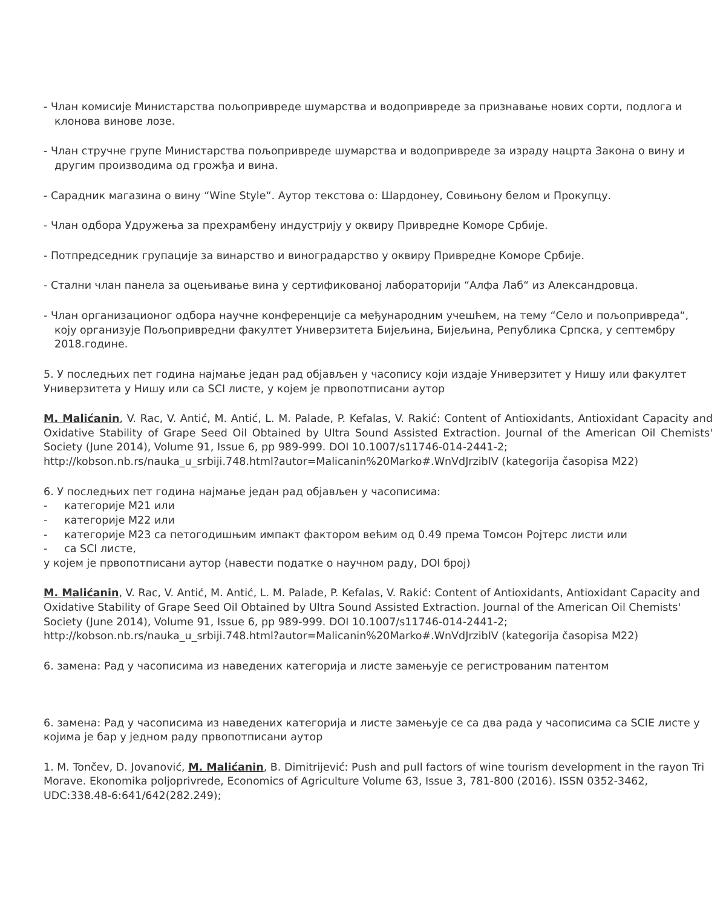- Члан комисије Министарства пољопривреде шумарства и водопривреде за признавање нових сорти, подлога и клонова винове лозе.
- Члан стручне групе Министарства пољопривреде шумарства и водопривреде за израду нацрта Закона о вину и другим производима од грожђа и вина.
- Сарадник магазина о вину “Wine Style“. Аутор текстова о: Шардонеу, Совињону белом и Прокупцу.
- Члан одбора Удружења за прехрамбену индустрију у оквиру Привредне Коморе Србије.
- Потпредседник групације за винарство и виноградарство у оквиру Привредне Коморе Србије.
- Стални члан панела за оцењивање вина у сертификованој лабораторији “Алфа Лаб“ из Александровца.
- Члан организационог одбора научне конференције са међународним учешћем, на тему “Село и пољопривреда“, коју организује Пољопривредни факултет Универзитета Бијељина, Бијељина, Република Српска, у септембру 2018.године.
5. У последњих пет година најмање један рад објављен у часопису који издаје Универзитет у Нишу или факултет Универзитета у Нишу или са SCI листе, у којем је првопотписани аутор
M. Malićanin, V. Rac, V. Antić, M. Antić, L. M. Palade, P. Kefalas, V. Rakić: Content of Antioxidants, Antioxidant Capacity and Oxidative Stability of Grape Seed Oil Obtained by Ultra Sound Assisted Extraction. Journal of the American Oil Chemists' Society (June 2014), Volume 91, Issue 6, pp 989-999. DOI 10.1007/s11746-014-2441-2;
http://kobson.nb.rs/nauka_u_srbiji.748.html?autor=Malicanin%20Marko#.WnVdJrzibIV (kategorija časopisa M22)
6. У последњих пет година најмање један рад објављен у часописима:
- категорије М21 или
- категорије М22 или
- категорије М23 са петогодишњим импакт фактором већим од 0.49 према Томсон Ројтерс листи или
- са SCI листе,
у којем је првопотписани аутор (навести податке о научном раду, DOI број)
M. Malićanin, V. Rac, V. Antić, M. Antić, L. M. Palade, P. Kefalas, V. Rakić: Content of Antioxidants, Antioxidant Capacity and Oxidative Stability of Grape Seed Oil Obtained by Ultra Sound Assisted Extraction. Journal of the American Oil Chemists' Society (June 2014), Volume 91, Issue 6, pp 989-999. DOI 10.1007/s11746-014-2441-2;
http://kobson.nb.rs/nauka_u_srbiji.748.html?autor=Malicanin%20Marko#.WnVdJrzibIV (kategorija časopisa M22)
6. замена: Рад у часописима из наведених категорија и листе замењује се регистрованим патентом
6. замена: Рад у часописима из наведених категорија и листе замењује се са два рада у часописима са SCIE листе у којима је бар у једном раду првопотписани аутор
1. M. Tončev, D. Jovanović, M. Malićanin, B. Dimitrijević: Push and pull factors of wine tourism development in the rayon Tri Morave. Ekonomika poljoprivrede, Economics of Agriculture Volume 63, Issue 3, 781-800 (2016). ISSN 0352-3462, UDC:338.48-6:641/642(282.249);